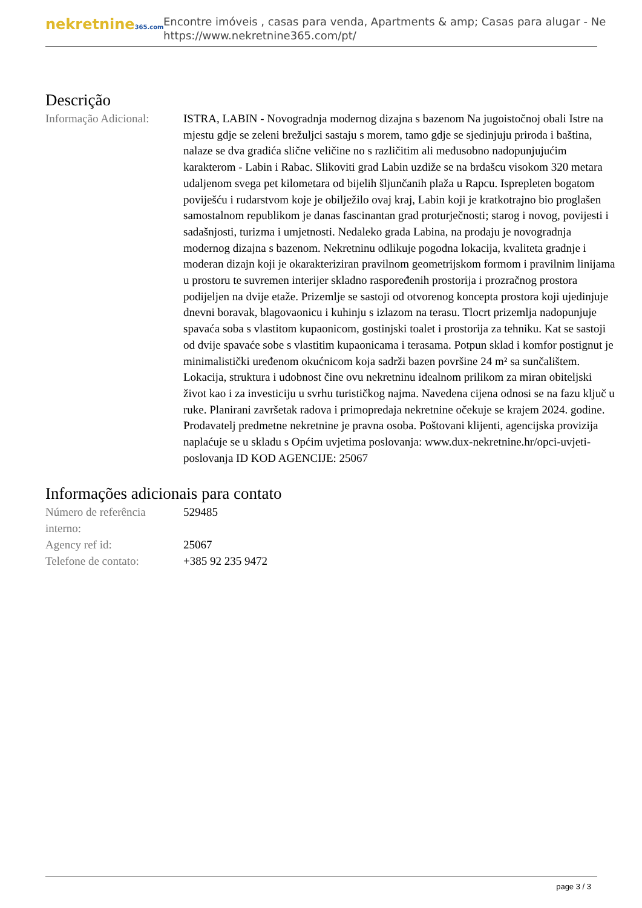nekretnine365.com
Encontre imóveis , casas para venda, Apartments & amp; Casas para alugar - Ne
https://www.nekretnine365.com/pt/
Descrição
| Informação Adicional: | ISTRA, LABIN - Novogradnja modernog dizajna s bazenom Na jugoistočnoj obali Istre na mjestu gdje se zeleni brežuljci sastaju s morem, tamo gdje se sjedinjuju priroda i baština, nalaze se dva gradića slične veličine no s različitim ali međusobno nadopunjujućim karakterom - Labin i Rabac. Slikoviti grad Labin uzdiže se na brdašcu visokom 320 metara udaljenom svega pet kilometara od bijelih šljunčanih plaža u Rapcu. Isprepleten bogatom poviješću i rudarstvom koje je obilježilo ovaj kraj, Labin koji je kratkotrajno bio proglašen samostalnom republikom je danas fascinantan grad proturječnosti; starog i novog, povijesti i sadašnjosti, turizma i umjetnosti. Nedaleko grada Labina, na prodaju je novogradnja modernog dizajna s bazenom. Nekretninu odlikuje pogodna lokacija, kvaliteta gradnje i moderan dizajn koji je okarakteriziran pravilnom geometrijskom formom i pravilnim linijama u prostoru te suvremen interijer skladno raspoređenih prostorija i prozračnog prostora podijeljen na dvije etaže. Prizemlje se sastoji od otvorenog koncepta prostora koji ujedinjuje dnevni boravak, blagovaonicu i kuhinju s izlazom na terasu. Tlocrt prizemlja nadopunjuje spavaća soba s vlastitom kupaonicom, gostinjski toalet i prostorija za tehniku. Kat se sastoji od dvije spavaće sobe s vlastitim kupaonicama i terasama. Potpun sklad i komfor postignut je minimalistički uređenom okućnicom koja sadrži bazen površine 24 m² sa sunčalištem. Lokacija, struktura i udobnost čine ovu nekretninu idealnom prilikom za miran obiteljski život kao i za investiciju u svrhu turističkog najma. Navedena cijena odnosi se na fazu ključ u ruke. Planirani završetak radova i primopredaja nekretnine očekuje se krajem 2024. godine. Prodavatelj predmetne nekretnine je pravna osoba. Poštovani klijenti, agencijska provizija naplaćuje se u skladu s Općim uvjetima poslovanja: www.dux-nekretnine.hr/opci-uvjeti-poslovanja ID KOD AGENCIJE: 25067 |
Informações adicionais para contato
| Número de referência interno: | 529485 |
| Agency ref id: | 25067 |
| Telefone de contato: | +385 92 235 9472 |
page 3 / 3